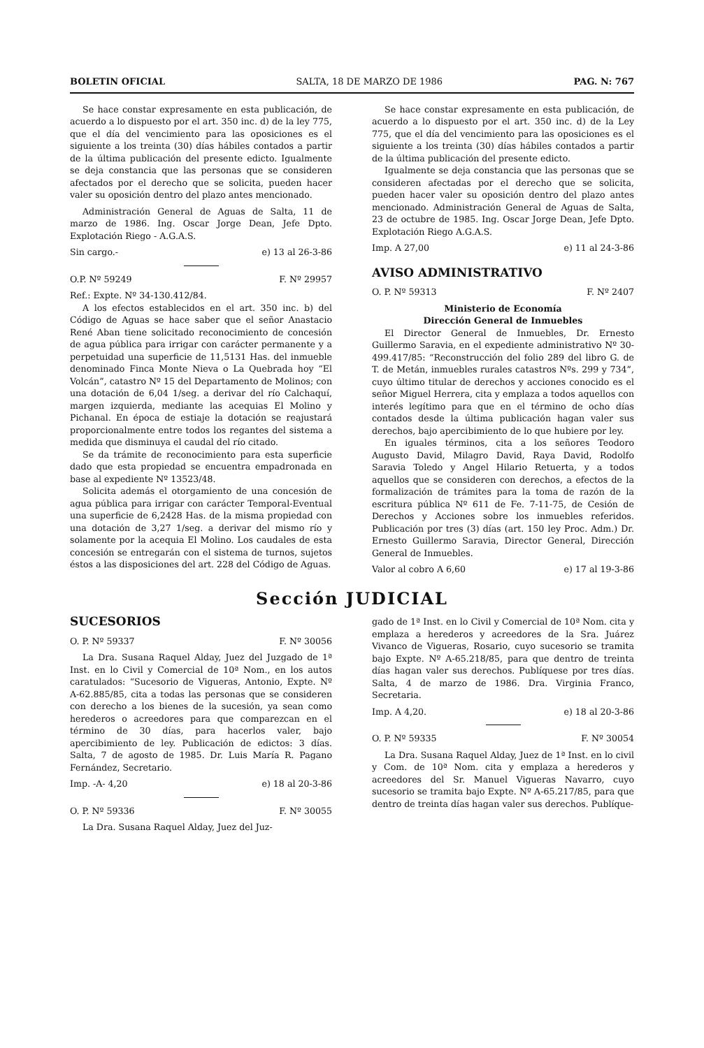BOLETIN OFICIAL SALTA, 18 DE MARZO DE 1986 PAG. N: 767
Se hace constar expresamente en esta publicación, de acuerdo a lo dispuesto por el art. 350 inc. d) de la ley 775, que el día del vencimiento para las oposiciones es el siguiente a los treinta (30) días hábiles contados a partir de la última publicación del presente edicto. Igualmente se deja constancia que las personas que se consideren afectados por el derecho que se solicita, pueden hacer valer su oposición dentro del plazo antes mencionado.
Administración General de Aguas de Salta, 11 de marzo de 1986. Ing. Oscar Jorge Dean, Jefe Dpto. Explotación Riego - A.G.A.S.
Sin cargo.- e) 13 al 26-3-86
O.P. Nº 59249 F. Nº 29957
Ref.: Expte. Nº 34-130.412/84.
A los efectos establecidos en el art. 350 inc. b) del Código de Aguas se hace saber que el señor Anastacio René Aban tiene solicitado reconocimiento de concesión de agua pública para irrigar con carácter permanente y a perpetuidad una superficie de 11,5131 Has. del inmueble denominado Finca Monte Nieva o La Quebrada hoy “El Volcán”, catastro Nº 15 del Departamento de Molinos; con una dotación de 6,04 1/seg. a derivar del río Calchaquí, margen izquierda, mediante las acequias El Molino y Pichanal. En época de estiaje la dotación se reajustará proporcionalmente entre todos los regantes del sistema a medida que disminuya el caudal del río citado.
Se da trámite de reconocimiento para esta superficie dado que esta propiedad se encuentra empadronada en base al expediente Nº 13523/48.
Solicita además el otorgamiento de una concesión de agua pública para irrigar con carácter Temporal-Eventual una superficie de 6,2428 Has. de la misma propiedad con una dotación de 3,27 1/seg. a derivar del mismo río y solamente por la acequia El Molino. Los caudales de esta concesión se entregarán con el sistema de turnos, sujetos éstos a las disposiciones del art. 228 del Código de Aguas.
Se hace constar expresamente en esta publicación, de acuerdo a lo dispuesto por el art. 350 inc. d) de la Ley 775, que el día del vencimiento para las oposiciones es el siguiente a los treinta (30) días hábiles contados a partir de la última publicación del presente edicto.
Igualmente se deja constancia que las personas que se consideren afectadas por el derecho que se solicita, pueden hacer valer su oposición dentro del plazo antes mencionado. Administración General de Aguas de Salta, 23 de octubre de 1985. Ing. Oscar Jorge Dean, Jefe Dpto. Explotación Riego A.G.A.S.
Imp. A 27,00 e) 11 al 24-3-86
AVISO ADMINISTRATIVO
O. P. Nº 59313 F. Nº 2407
Ministerio de Economía
Dirección General de Inmuebles
El Director General de Inmuebles, Dr. Ernesto Guillermo Saravia, en el expediente administrativo Nº 30-499.417/85: “Reconstrucción del folio 289 del libro G. de T. de Metán, inmuebles rurales catastros Nºs. 299 y 734”, cuyo último titular de derechos y acciones conocido es el señor Miguel Herrera, cita y emplaza a todos aquellos con interés legítimo para que en el término de ocho días contados desde la última publicación hagan valer sus derechos, bajo apercibimiento de lo que hubiere por ley.
En iguales términos, cita a los señores Teodoro Augusto David, Milagro David, Raya David, Rodolfo Saravia Toledo y Angel Hilario Retuerta, y a todos aquellos que se consideren con derechos, a efectos de la formalización de trámites para la toma de razón de la escritura pública Nº 611 de Fe. 7-11-75, de Cesión de Derechos y Acciones sobre los inmuebles referidos. Publicación por tres (3) días (art. 150 ley Proc. Adm.) Dr. Ernesto Guillermo Saravia, Director General, Dirección General de Inmuebles.
Valor al cobro A 6,60 e) 17 al 19-3-86
Sección JUDICIAL
SUCESORIOS
O. P. Nº 59337 F. Nº 30056
La Dra. Susana Raquel Alday, Juez del Juzgado de 1ª Inst. en lo Civil y Comercial de 10ª Nom., en los autos caratulados: “Sucesorio de Vigueras, Antonio, Expte. Nº A-62.885/85, cita a todas las personas que se consideren con derecho a los bienes de la sucesión, ya sean como herederos o acreedores para que comparezcan en el término de 30 días, para hacerlos valer, bajo apercibimiento de ley. Publicación de edictos: 3 días. Salta, 7 de agosto de 1985. Dr. Luis María R. Pagano Fernández, Secretario.
Imp. -A- 4,20 e) 18 al 20-3-86
O. P. Nº 59336 F. Nº 30055
La Dra. Susana Raquel Alday, Juez del Juz-
gado de 1ª Inst. en lo Civil y Comercial de 10ª Nom. cita y emplaza a herederos y acreedores de la Sra. Juárez Vivanco de Vigueras, Rosario, cuyo sucesorio se tramita bajo Expte. Nº A-65.218/85, para que dentro de treinta días hagan valer sus derechos. Publíquese por tres días. Salta, 4 de marzo de 1986. Dra. Virginia Franco, Secretaria.
Imp. A 4,20. e) 18 al 20-3-86
O. P. Nº 59335 F. Nº 30054
La Dra. Susana Raquel Alday, Juez de 1ª Inst. en lo civil y Com. de 10ª Nom. cita y emplaza a herederos y acreedores del Sr. Manuel Vigueras Navarro, cuyo sucesorio se tramita bajo Expte. Nº A-65.217/85, para que dentro de treinta días hagan valer sus derechos. Publíque-